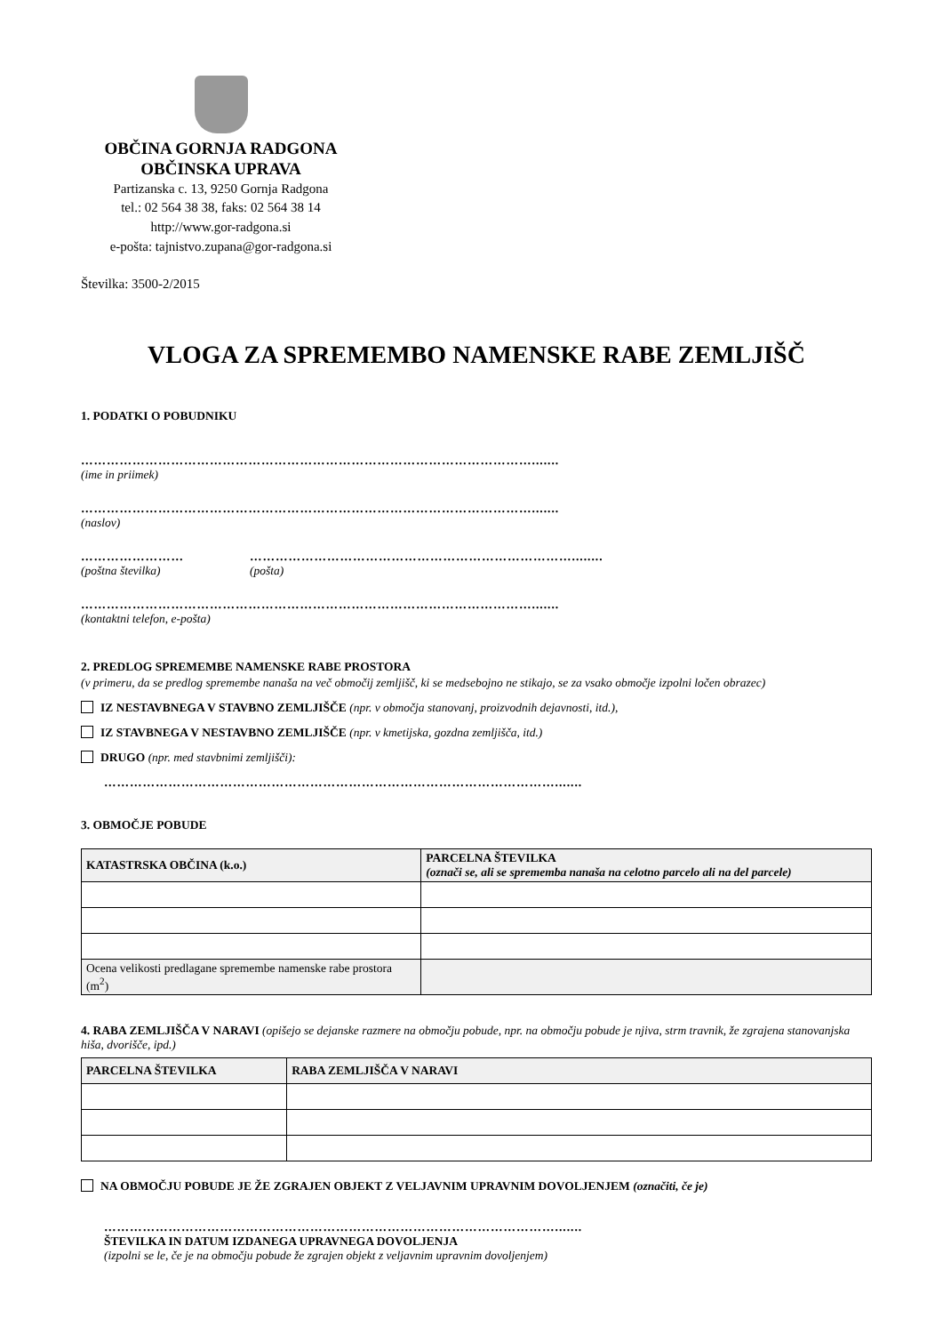OBČINA GORNJA RADGONA
OBČINSKA UPRAVA
Partizanska c. 13, 9250 Gornja Radgona
tel.: 02 564 38 38, faks: 02 564 38 14
http://www.gor-radgona.si
e-pošta: tajnistvo.zupana@gor-radgona.si
Številka: 3500-2/2015
VLOGA ZA SPREMEMBO NAMENSKE RABE ZEMLJIŠČ
1. PODATKI O POBUDNIKU
…………………………………………………………………………………………….......
(ime in priimek)
…………………………………………………………………………………………….......
(naslov)
……………………
(poštna številka)
…………………………………………………………………........
(pošta)
…………………………………………………………………………………………….......
(kontaktni telefon, e-pošta)
2. PREDLOG SPREMEMBE NAMENSKE RABE PROSTORA
(v primeru, da se predlog spremembe nanaša na več območij zemljišč, ki se medsebojno ne stikajo, se za vsako območje izpolni ločen obrazec)
IZ NESTAVBNEGA V STAVBNO ZEMLJIŠČE (npr. v območja stanovanj, proizvodnih dejavnosti, itd.),
IZ STAVBNEGA V NESTAVBNO ZEMLJIŠČE (npr. v kmetijska, gozdna zemljišča, itd.)
DRUGO (npr. med stavbnimi zemljišči):
…………………………………………………………………………………………….......
3. OBMOČJE POBUDE
| KATASTRSKA OBČINA (k.o.) | PARCELNA ŠTEVILKA (označi se, ali se sprememba nanaša na celotno parcelo ali na del parcele) |
| --- | --- |
| Ocena velikosti predlagane spremembe namenske rabe prostora (m<sup>2</sup>) | |
4. RABA ZEMLJIŠČA V NARAVI (opišejo se dejanske razmere na območju pobude, npr. na območju pobude je njiva, strm travnik, že zgrajena stanovanjska hiša, dvorišče, ipd.)
| PARCELNA ŠTEVILKA | RABA ZEMLJIŠČA V NARAVI |
| --- | --- |
NA OBMOČJU POBUDE JE ŽE ZGRAJEN OBJEKT Z VELJAVNIM UPRAVNIM DOVOLJENJEM (označiti, če je)
…………………………………………………………………………………………….......
ŠTEVILKA IN DATUM IZDANEGA UPRAVNEGA DOVOLJENJA
(izpolni se le, če je na območju pobude že zgrajen objekt z veljavnim upravnim dovoljenjem)